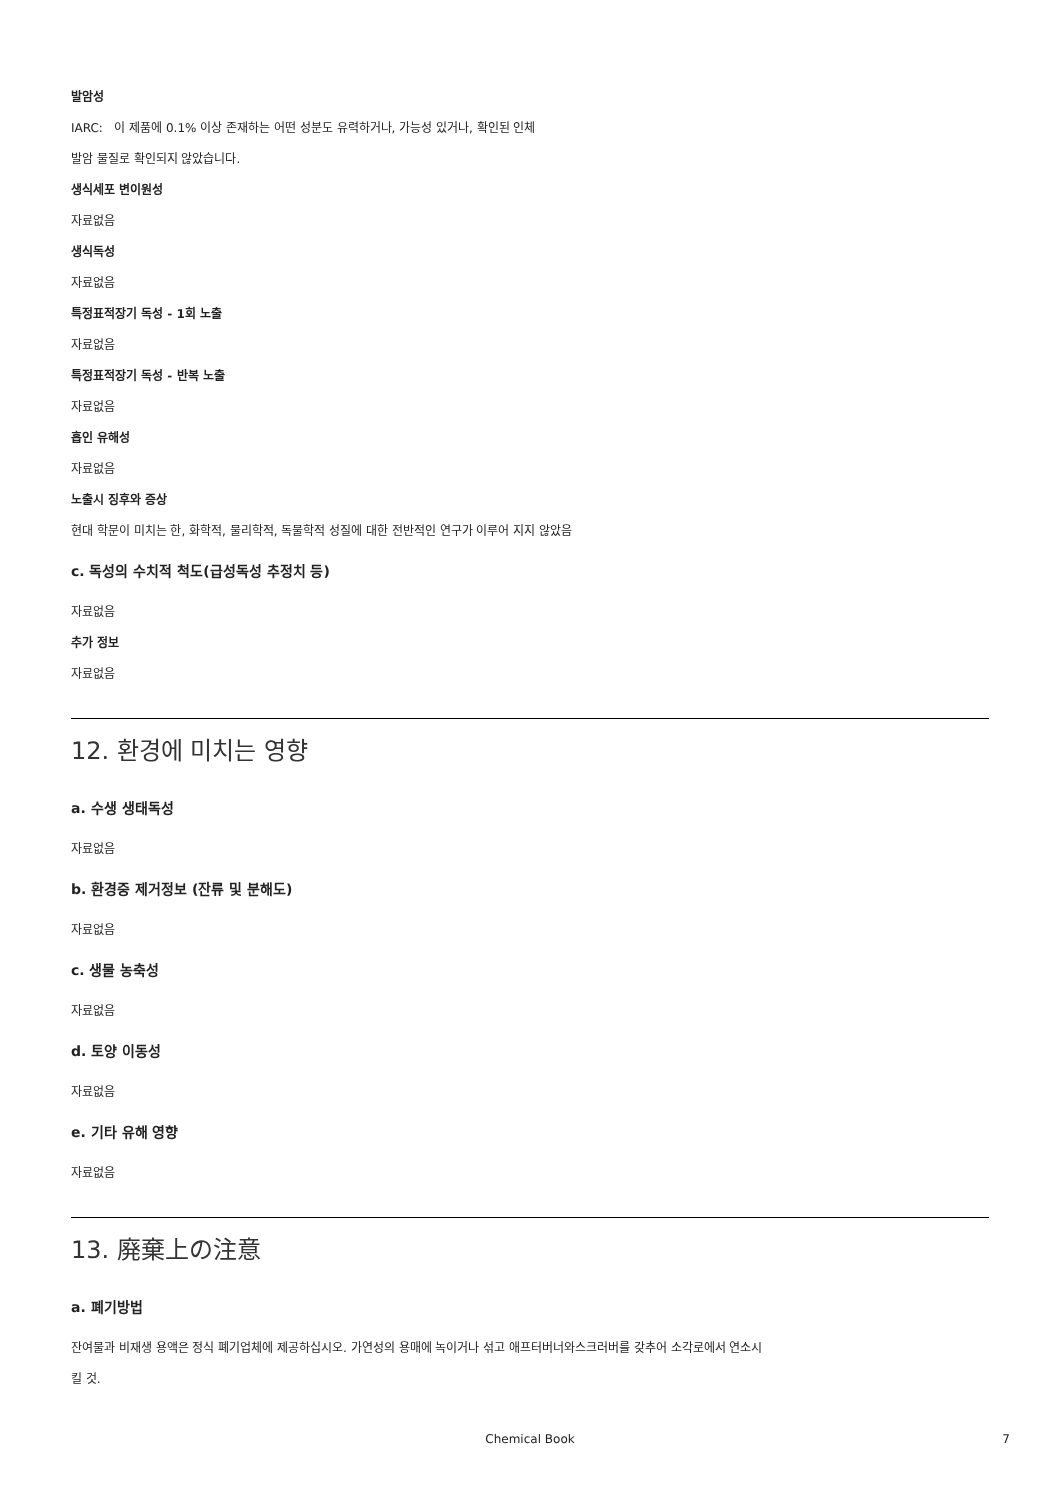발암성
IARC: 이 제품에 0.1% 이상 존재하는 어떤 성분도 유력하거나, 가능성 있거나, 확인된 인체
발암 물질로 확인되지 않았습니다.
생식세포 변이원성
자료없음
생식독성
자료없음
특정표적장기 독성 - 1회 노출
자료없음
특정표적장기 독성 - 반복 노출
자료없음
흡인 유해성
자료없음
노출시 징후와 증상
현대 학문이 미치는 한, 화학적, 물리학적, 독물학적 성질에 대한 전반적인 연구가 이루어 지지 않았음
c. 독성의 수치적 척도(급성독성 추정치 등)
자료없음
추가 정보
자료없음
12. 환경에 미치는 영향
a. 수생 생태독성
자료없음
b. 환경중 제거정보 (잔류 및 분해도)
자료없음
c. 생물 농축성
자료없음
d. 토양 이동성
자료없음
e. 기타 유해 영향
자료없음
13. 廃棄上の注意
a. 폐기방법
잔여물과 비재생 용액은 정식 폐기업체에 제공하십시오. 가연성의 용매에 녹이거나 섞고 애프터버너와스크러버를 갖추어 소각로에서 연소시
킬 것.
Chemical Book 7